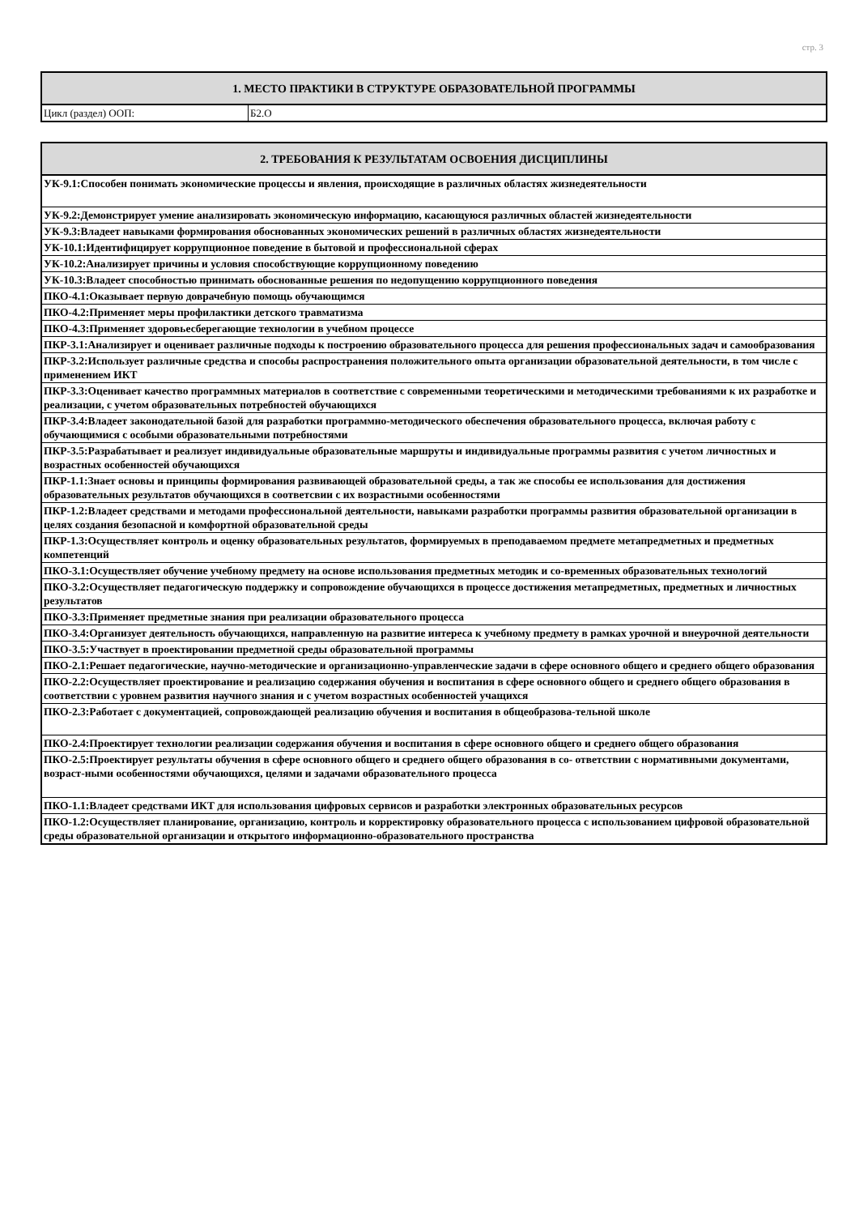стр. 3
| 1. МЕСТО ПРАКТИКИ В СТРУКТУРЕ ОБРАЗОВАТЕЛЬНОЙ ПРОГРАММЫ | |
| --- | --- |
| Цикл (раздел) ООП: | Б2.О |
| 2. ТРЕБОВАНИЯ К РЕЗУЛЬТАТАМ ОСВОЕНИЯ ДИСЦИПЛИНЫ |
| --- |
| УК-9.1:Способен понимать экономические процессы и явления, происходящие в различных областях жизнедеятельности |
| УК-9.2:Демонстрирует умение анализировать экономическую информацию, касающуюся различных областей жизнедеятельности |
| УК-9.3:Владеет навыками формирования обоснованных экономических решений в различных областях жизнедеятельности |
| УК-10.1:Идентифицирует коррупционное поведение в бытовой и профессиональной сферах |
| УК-10.2:Анализирует причины и условия способствующие коррупционному поведению |
| УК-10.3:Владеет способностью принимать обоснованные решения по недопущению коррупционного поведения |
| ПКО-4.1:Оказывает первую доврачебную помощь обучающимся |
| ПКО-4.2:Применяет меры профилактики детского травматизма |
| ПКО-4.3:Применяет здоровьесберегающие технологии в учебном процессе |
| ПКР-3.1:Анализирует и оценивает различные подходы к построению образовательного процесса для решения профессиональных задач и самообразования |
| ПКР-3.2:Использует различные средства и способы распространения положительного опыта организации образовательной деятельности, в том числе с применением ИКТ |
| ПКР-3.3:Оценивает качество программных материалов в соответствие с современными теоретическими и методическими требованиями к их разработке и реализации, с учетом образовательных потребностей обучающихся |
| ПКР-3.4:Владеет законодательной базой для разработки программно-методического обеспечения образовательного процесса, включая работу с обучающимися с особыми образовательными потребностями |
| ПКР-3.5:Разрабатывает и реализует индивидуальные образовательные маршруты и индивидуальные программы развития с учетом личностных и возрастных особенностей обучающихся |
| ПКР-1.1:Знает основы и принципы формирования развивающей образовательной среды, а так же способы ее использования для достижения образовательных результатов обучающихся в соответсвии с их возрастными особенностями |
| ПКР-1.2:Владеет средствами и методами профессиональной деятельности, навыками разработки программы развития образовательной организации в целях создания безопасной и комфортной образовательной среды |
| ПКР-1.3:Осуществляет контроль и оценку образовательных результатов, формируемых в преподаваемом предмете метапредметных и предметных компетенций |
| ПКО-3.1:Осуществляет обучение учебному предмету на основе использования предметных методик и со-временных образовательных технологий |
| ПКО-3.2:Осуществляет педагогическую поддержку и сопровождение обучающихся в процессе достижения метапредметных, предметных и личностных результатов |
| ПКО-3.3:Применяет предметные знания при реализации образовательного процесса |
| ПКО-3.4:Организует деятельность обучающихся, направленную на развитие интереса к учебному предмету в рамках урочной и внеурочной деятельности |
| ПКО-3.5:Участвует в проектировании предметной среды образовательной программы |
| ПКО-2.1:Решает педагогические, научно-методические и организационно-управленческие задачи в сфере основного общего и среднего общего образования |
| ПКО-2.2:Осуществляет проектирование и реализацию содержания обучения и воспитания в сфере основного общего и среднего общего образования в соответствии с уровнем развития научного знания и с учетом возрастных особенностей учащихся |
| ПКО-2.3:Работает с документацией, сопровождающей реализацию обучения и воспитания в общеобразова-тельной школе |
| ПКО-2.4:Проектирует технологии реализации содержания обучения и воспитания в сфере основного общего и среднего общего образования |
| ПКО-2.5:Проектирует результаты обучения в сфере основного общего и среднего общего образования в со- ответствии с нормативными документами, возраст-ными особенностями обучающихся, целями и задачами образовательного процесса |
| ПКО-1.1:Владеет средствами ИКТ для использования цифровых сервисов и разработки электронных образовательных ресурсов |
| ПКО-1.2:Осуществляет планирование, организацию, контроль и корректировку образовательного процесса с использованием цифровой образовательной среды образовательной организации и открытого информационно-образовательного пространства |